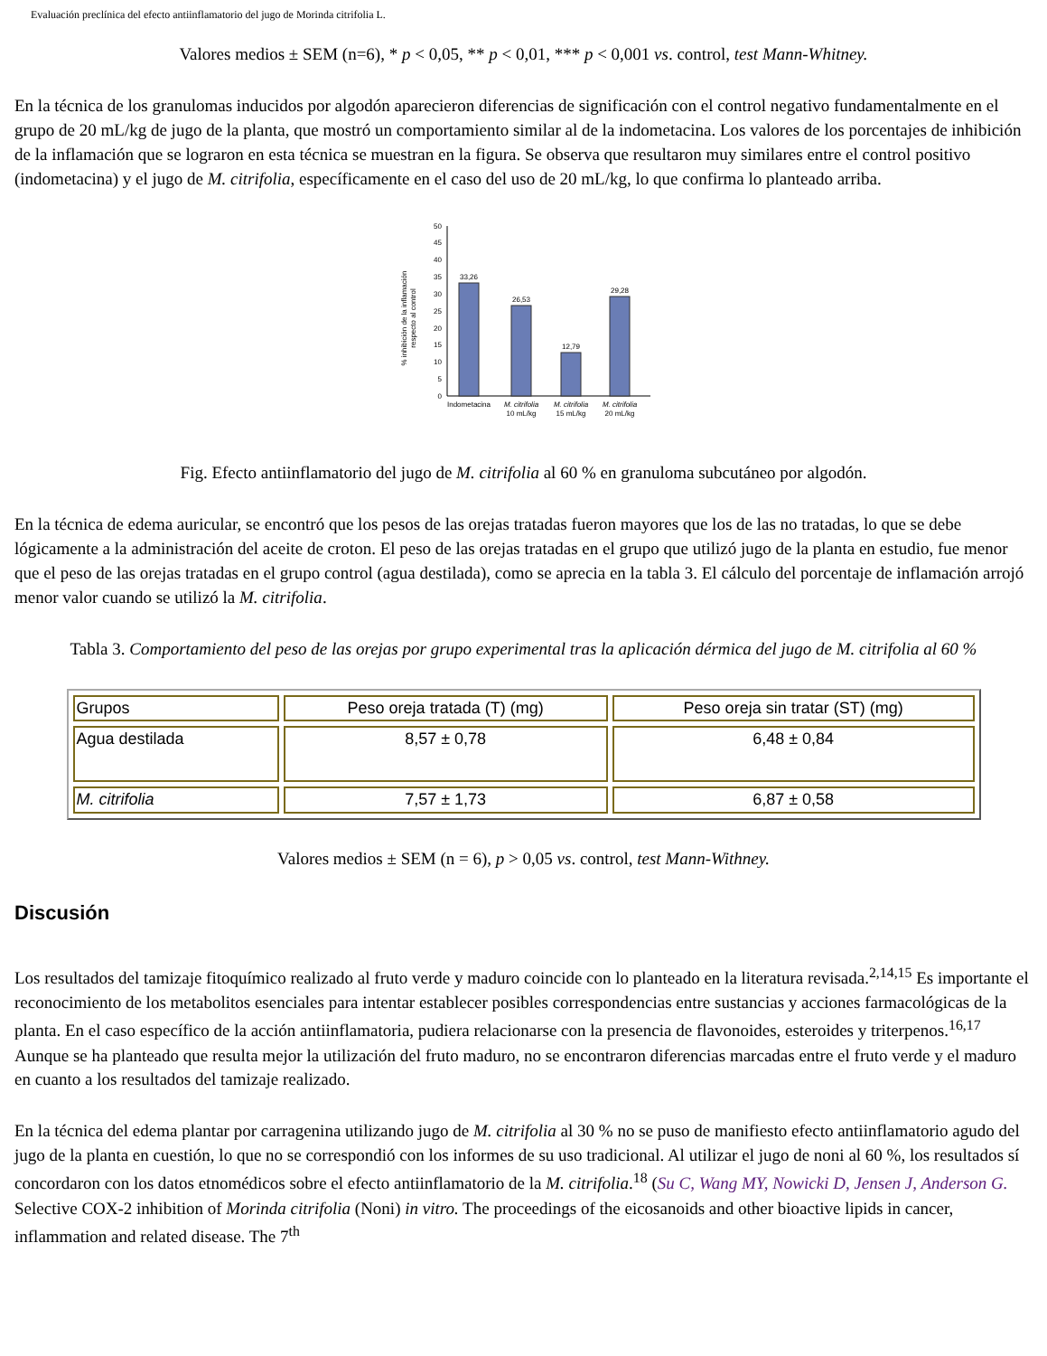Evaluación preclínica del efecto antiinflamatorio del jugo de Morinda citrifolia L.
Valores medios ± SEM (n=6), * p < 0,05, ** p < 0,01, *** p < 0,001 vs. control, test Mann-Whitney.
En la técnica de los granulomas inducidos por algodón aparecieron diferencias de significación con el control negativo fundamentalmente en el grupo de 20 mL/kg de jugo de la planta, que mostró un comportamiento similar al de la indometacina. Los valores de los porcentajes de inhibición de la inflamación que se lograron en esta técnica se muestran en la figura. Se observa que resultaron muy similares entre el control positivo (indometacina) y el jugo de M. citrifolia, específicamente en el caso del uso de 20 mL/kg, lo que confirma lo planteado arriba.
% inhibición de la inflamación
respecto al control
0
5
10
15
20
25
30
35
40
45
50
33,26
26,53
12,79
29,28
Indometacina
M. citrifolia
10 mL/kg
M. citrifolia
15 mL/kg
M. citrifolia
20 mL/kg
Fig. Efecto antiinflamatorio del jugo de M. citrifolia al 60 % en granuloma subcutáneo por algodón.
En la técnica de edema auricular, se encontró que los pesos de las orejas tratadas fueron mayores que los de las no tratadas, lo que se debe lógicamente a la administración del aceite de croton. El peso de las orejas tratadas en el grupo que utilizó jugo de la planta en estudio, fue menor que el peso de las orejas tratadas en el grupo control (agua destilada), como se aprecia en la tabla 3. El cálculo del porcentaje de inflamación arrojó menor valor cuando se utilizó la M. citrifolia.
Tabla 3. Comportamiento del peso de las orejas por grupo experimental tras la aplicación dérmica del jugo de M. citrifolia al 60 %
| Grupos | Peso oreja tratada (T) (mg) | Peso oreja sin tratar (ST) (mg) |
| --- | --- | --- |
| Agua destilada | 8,57 ± 0,78 | 6,48 ± 0,84 |
| M. citrifolia | 7,57 ± 1,73 | 6,87 ± 0,58 |
Valores medios ± SEM (n = 6), p > 0,05 vs. control, test Mann-Withney.
Discusión
Los resultados del tamizaje fitoquímico realizado al fruto verde y maduro coincide con lo planteado en la literatura revisada.<sup>2,14,15</sup> Es importante el reconocimiento de los metabolitos esenciales para intentar establecer posibles correspondencias entre sustancias y acciones farmacológicas de la planta. En el caso específico de la acción antiinflamatoria, pudiera relacionarse con la presencia de flavonoides, esteroides y triterpenos.<sup>16,17</sup> Aunque se ha planteado que resulta mejor la utilización del fruto maduro, no se encontraron diferencias marcadas entre el fruto verde y el maduro en cuanto a los resultados del tamizaje realizado.
En la técnica del edema plantar por carragenina utilizando jugo de M. citrifolia al 30 % no se puso de manifiesto efecto antiinflamatorio agudo del jugo de la planta en cuestión, lo que no se correspondió con los informes de su uso tradicional. Al utilizar el jugo de noni al 60 %, los resultados sí concordaron con los datos etnomédicos sobre el efecto antiinflamatorio de la M. citrifolia.<sup>18</sup> (Su C, Wang MY, Nowicki D, Jensen J, Anderson G. Selective COX-2 inhibition of Morinda citrifolia (Noni) in vitro. The proceedings of the eicosanoids and other bioactive lipids in cancer, inflammation and related disease. The 7<sup>th</sup>